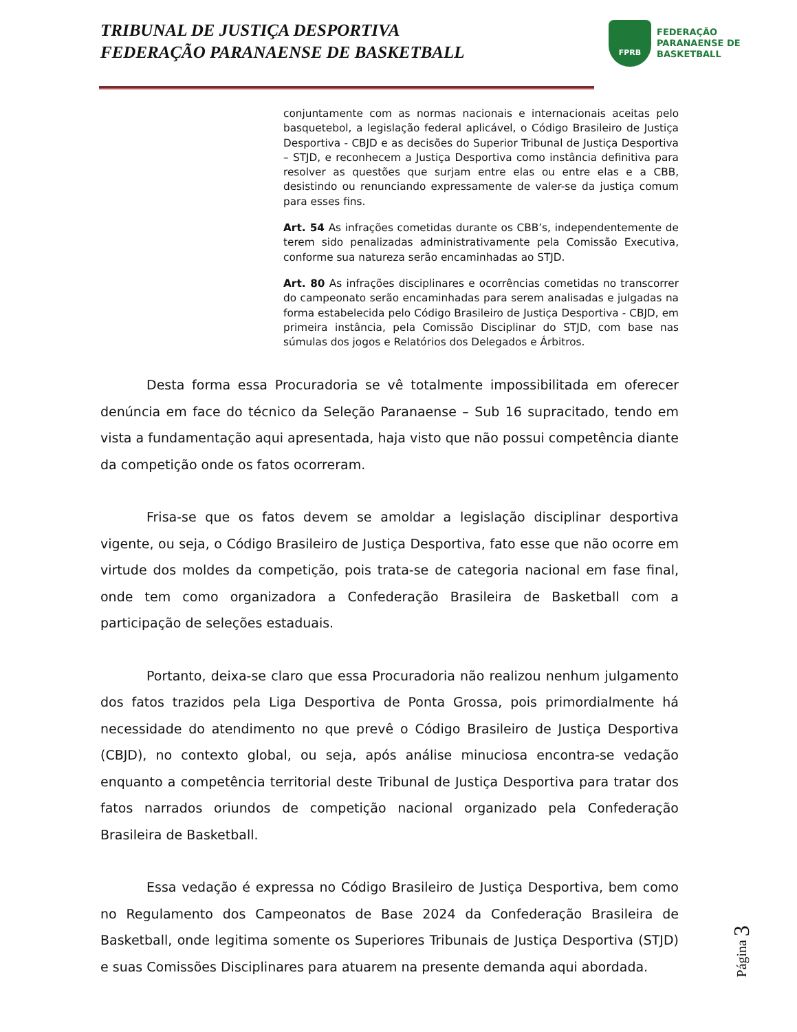TRIBUNAL DE JUSTIÇA DESPORTIVA
FEDERAÇÃO PARANAENSE DE BASKETBALL
FPRB
FEDERAÇÃO
PARANAENSE DE
BASKETBALL
conjuntamente com as normas nacionais e internacionais aceitas pelo basquetebol, a legislação federal aplicável, o Código Brasileiro de Justiça Desportiva - CBJD e as decisões do Superior Tribunal de Justiça Desportiva – STJD, e reconhecem a Justiça Desportiva como instância definitiva para resolver as questões que surjam entre elas ou entre elas e a CBB, desistindo ou renunciando expressamente de valer-se da justiça comum para esses fins.
Art. 54 As infrações cometidas durante os CBB’s, independentemente de terem sido penalizadas administrativamente pela Comissão Executiva, conforme sua natureza serão encaminhadas ao STJD.
Art. 80 As infrações disciplinares e ocorrências cometidas no transcorrer do campeonato serão encaminhadas para serem analisadas e julgadas na forma estabelecida pelo Código Brasileiro de Justiça Desportiva - CBJD, em primeira instância, pela Comissão Disciplinar do STJD, com base nas súmulas dos jogos e Relatórios dos Delegados e Árbitros.
Desta forma essa Procuradoria se vê totalmente impossibilitada em oferecer denúncia em face do técnico da Seleção Paranaense – Sub 16 supracitado, tendo em vista a fundamentação aqui apresentada, haja visto que não possui competência diante da competição onde os fatos ocorreram.
Frisa-se que os fatos devem se amoldar a legislação disciplinar desportiva vigente, ou seja, o Código Brasileiro de Justiça Desportiva, fato esse que não ocorre em virtude dos moldes da competição, pois trata-se de categoria nacional em fase final, onde tem como organizadora a Confederação Brasileira de Basketball com a participação de seleções estaduais.
Portanto, deixa-se claro que essa Procuradoria não realizou nenhum julgamento dos fatos trazidos pela Liga Desportiva de Ponta Grossa, pois primordialmente há necessidade do atendimento no que prevê o Código Brasileiro de Justiça Desportiva (CBJD), no contexto global, ou seja, após análise minuciosa encontra-se vedação enquanto a competência territorial deste Tribunal de Justiça Desportiva para tratar dos fatos narrados oriundos de competição nacional organizado pela Confederação Brasileira de Basketball.
Essa vedação é expressa no Código Brasileiro de Justiça Desportiva, bem como no Regulamento dos Campeonatos de Base 2024 da Confederação Brasileira de Basketball, onde legitima somente os Superiores Tribunais de Justiça Desportiva (STJD) e suas Comissões Disciplinares para atuarem na presente demanda aqui abordada.
Página 3